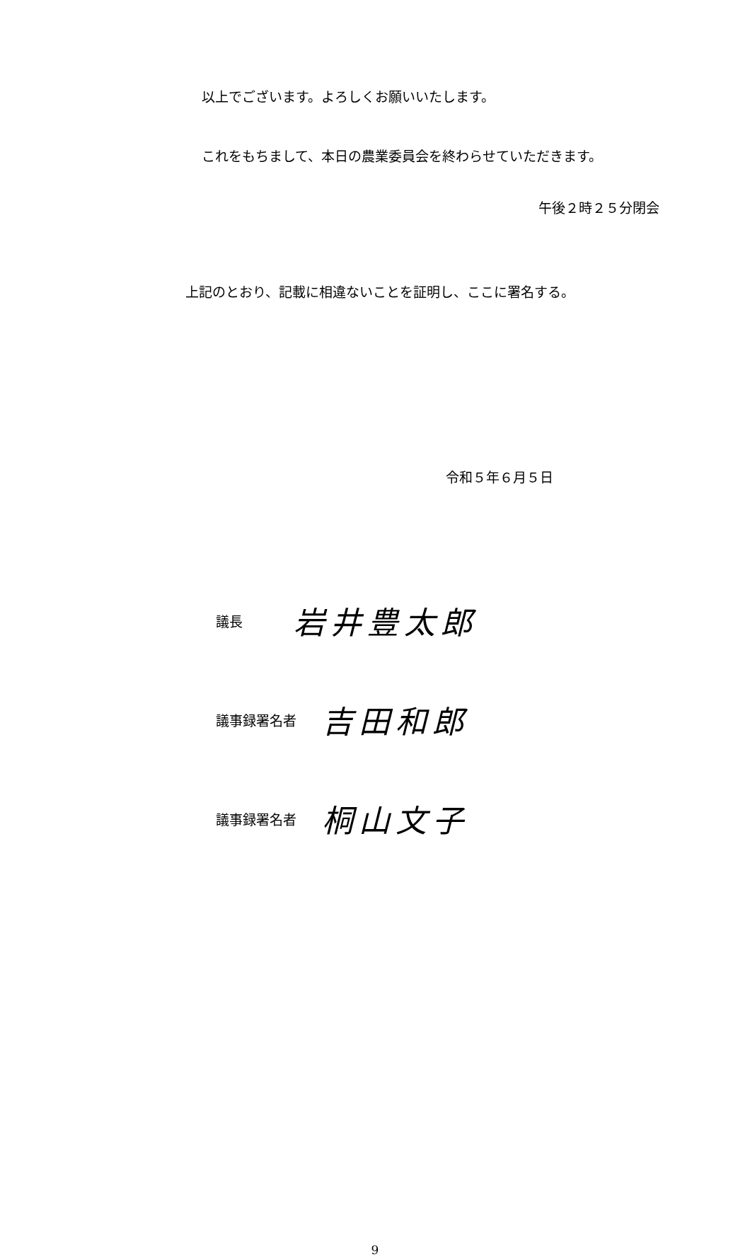以上でございます。よろしくお願いいたします。
これをもちまして、本日の農業委員会を終わらせていただきます。
午後２時２５分閉会
上記のとおり、記載に相違ないことを証明し、ここに署名する。
令和５年６月５日
議長 岩井豊太郎
議事録署名者 吉田和郎
議事録署名者 桐山文子
9